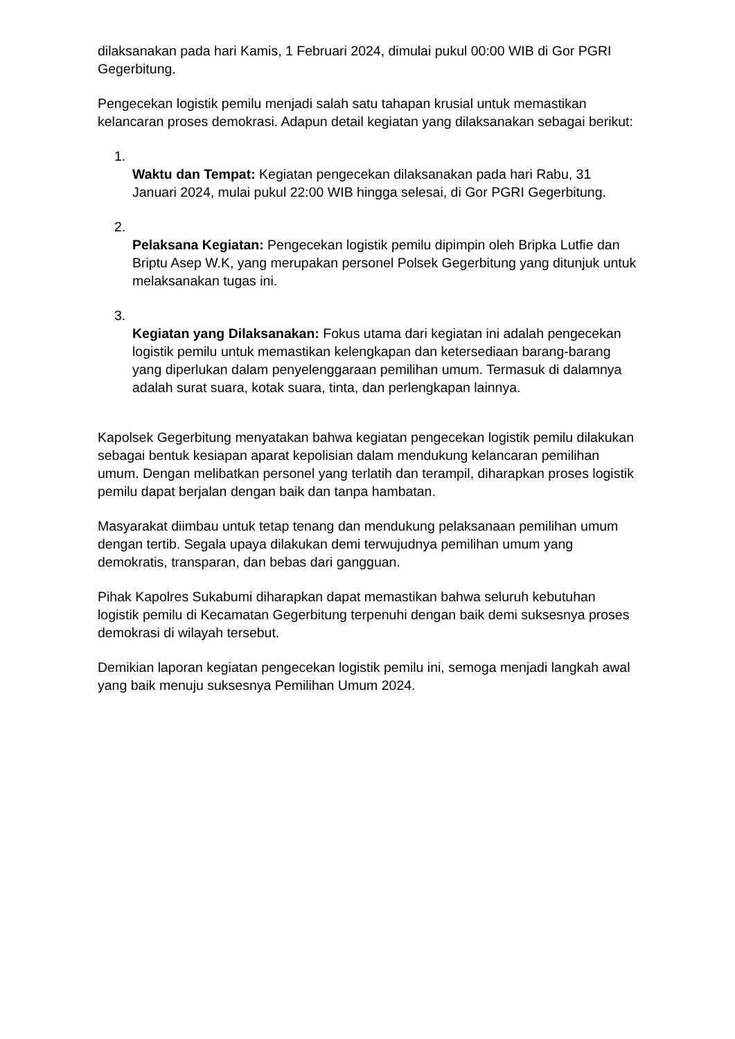dilaksanakan pada hari Kamis, 1 Februari 2024, dimulai pukul 00:00 WIB di Gor PGRI Gegerbitung.
Pengecekan logistik pemilu menjadi salah satu tahapan krusial untuk memastikan kelancaran proses demokrasi. Adapun detail kegiatan yang dilaksanakan sebagai berikut:
1.
Waktu dan Tempat: Kegiatan pengecekan dilaksanakan pada hari Rabu, 31 Januari 2024, mulai pukul 22:00 WIB hingga selesai, di Gor PGRI Gegerbitung.
2.
Pelaksana Kegiatan: Pengecekan logistik pemilu dipimpin oleh Bripka Lutfie dan Briptu Asep W.K, yang merupakan personel Polsek Gegerbitung yang ditunjuk untuk melaksanakan tugas ini.
3.
Kegiatan yang Dilaksanakan: Fokus utama dari kegiatan ini adalah pengecekan logistik pemilu untuk memastikan kelengkapan dan ketersediaan barang-barang yang diperlukan dalam penyelenggaraan pemilihan umum. Termasuk di dalamnya adalah surat suara, kotak suara, tinta, dan perlengkapan lainnya.
Kapolsek Gegerbitung menyatakan bahwa kegiatan pengecekan logistik pemilu dilakukan sebagai bentuk kesiapan aparat kepolisian dalam mendukung kelancaran pemilihan umum. Dengan melibatkan personel yang terlatih dan terampil, diharapkan proses logistik pemilu dapat berjalan dengan baik dan tanpa hambatan.
Masyarakat diimbau untuk tetap tenang dan mendukung pelaksanaan pemilihan umum dengan tertib. Segala upaya dilakukan demi terwujudnya pemilihan umum yang demokratis, transparan, dan bebas dari gangguan.
Pihak Kapolres Sukabumi diharapkan dapat memastikan bahwa seluruh kebutuhan logistik pemilu di Kecamatan Gegerbitung terpenuhi dengan baik demi suksesnya proses demokrasi di wilayah tersebut.
Demikian laporan kegiatan pengecekan logistik pemilu ini, semoga menjadi langkah awal yang baik menuju suksesnya Pemilihan Umum 2024.